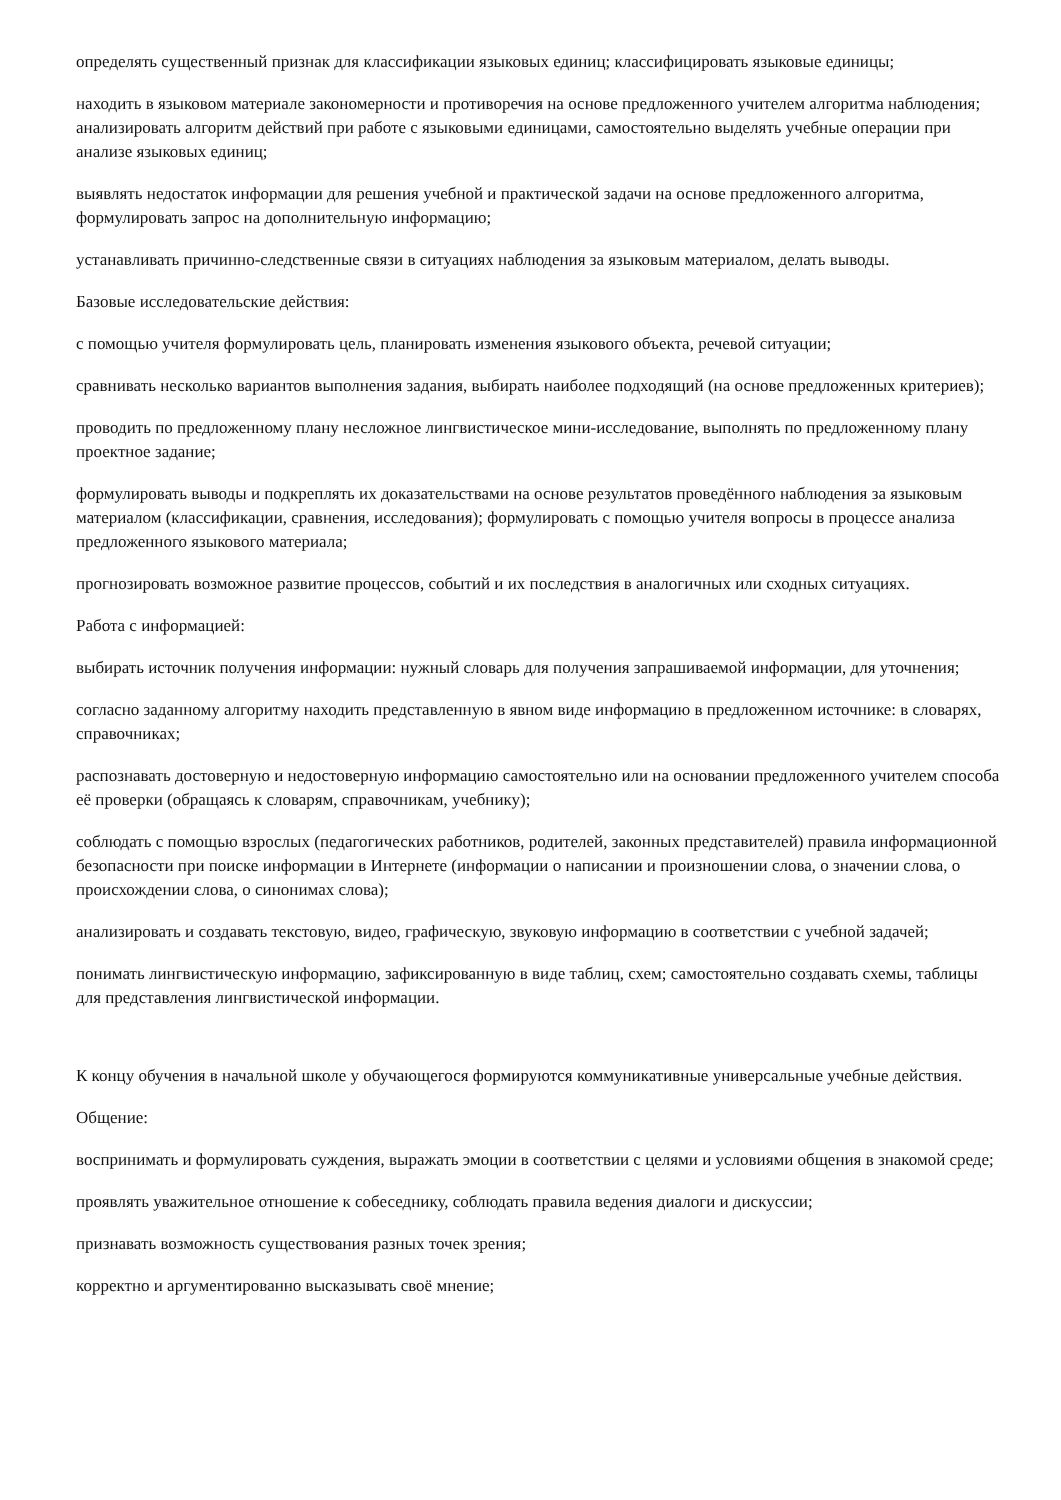определять существенный признак для классификации языковых единиц; классифицировать языковые единицы;
находить в языковом материале закономерности и противоречия на основе предложенного учителем алгоритма наблюдения; анализировать алгоритм действий при работе с языковыми единицами, самостоятельно выделять учебные операции при анализе языковых единиц;
выявлять недостаток информации для решения учебной и практической задачи на основе предложенного алгоритма, формулировать запрос на дополнительную информацию;
устанавливать причинно-следственные связи в ситуациях наблюдения за языковым материалом, делать выводы.
Базовые исследовательские действия:
с помощью учителя формулировать цель, планировать изменения языкового объекта, речевой ситуации;
сравнивать несколько вариантов выполнения задания, выбирать наиболее подходящий (на основе предложенных критериев);
проводить по предложенному плану несложное лингвистическое мини-исследование, выполнять по предложенному плану проектное задание;
формулировать выводы и подкреплять их доказательствами на основе результатов проведённого наблюдения за языковым материалом (классификации, сравнения, исследования); формулировать с помощью учителя вопросы в процессе анализа предложенного языкового материала;
прогнозировать возможное развитие процессов, событий и их последствия в аналогичных или сходных ситуациях.
Работа с информацией:
выбирать источник получения информации: нужный словарь для получения запрашиваемой информации, для уточнения;
согласно заданному алгоритму находить представленную в явном виде информацию в предложенном источнике: в словарях, справочниках;
распознавать достоверную и недостоверную информацию самостоятельно или на основании предложенного учителем способа её проверки (обращаясь к словарям, справочникам, учебнику);
соблюдать с помощью взрослых (педагогических работников, родителей, законных представителей) правила информационной безопасности при поиске информации в Интернете (информации о написании и произношении слова, о значении слова, о происхождении слова, о синонимах слова);
анализировать и создавать текстовую, видео, графическую, звуковую информацию в соответствии с учебной задачей;
понимать лингвистическую информацию, зафиксированную в виде таблиц, схем; самостоятельно создавать схемы, таблицы для представления лингвистической информации.
К концу обучения в начальной школе у обучающегося формируются коммуникативные универсальные учебные действия.
Общение:
воспринимать и формулировать суждения, выражать эмоции в соответствии с целями и условиями общения в знакомой среде;
проявлять уважительное отношение к собеседнику, соблюдать правила ведения диалоги и дискуссии;
признавать возможность существования разных точек зрения;
корректно и аргументированно высказывать своё мнение;